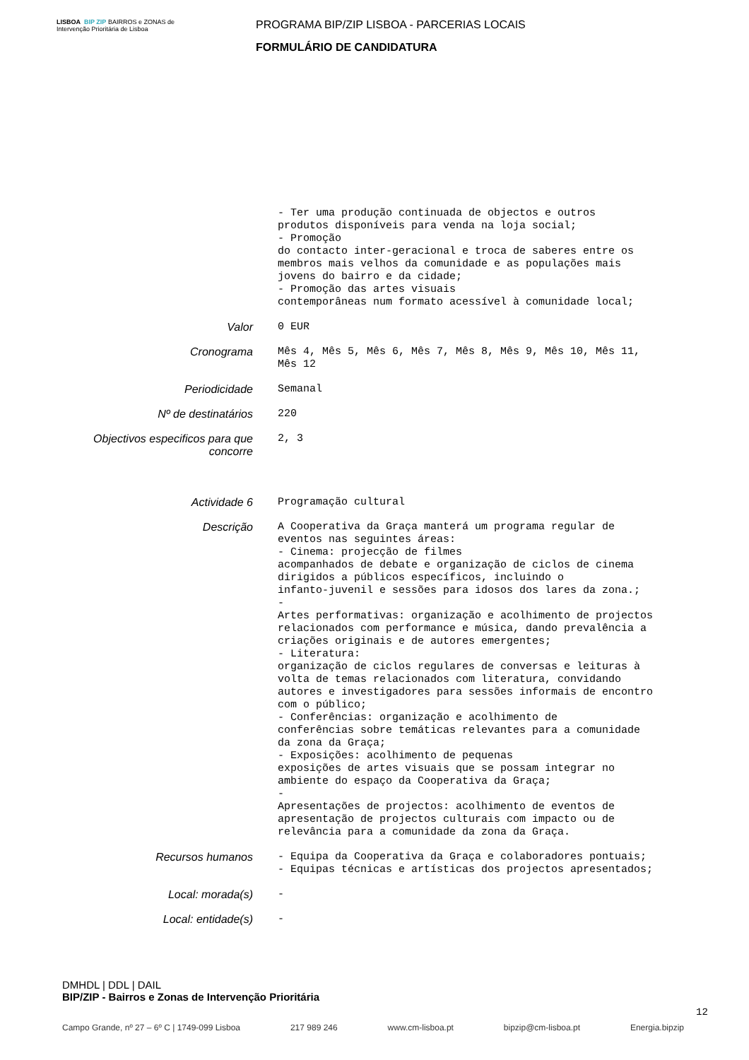LISBOA BIP ZIP BAIRROS e ZONAS de Intervenção Prioritária de Lisboa
PROGRAMA BIP/ZIP LISBOA - PARCERIAS LOCAIS
FORMULÁRIO DE CANDIDATURA
- Ter uma produção continuada de objectos e outros produtos disponíveis para venda na loja social; - Promoção do contacto inter-geracional e troca de saberes entre os membros mais velhos da comunidade e as populações mais jovens do bairro e da cidade; - Promoção das artes visuais contemporâneas num formato acessível à comunidade local;
Valor
0 EUR
Cronograma
Mês 4, Mês 5, Mês 6, Mês 7, Mês 8, Mês 9, Mês 10, Mês 11, Mês 12
Periodicidade
Semanal
Nº de destinatários
220
Objectivos especificos para que concorre
2, 3
Actividade 6
Programação cultural
Descrição
A Cooperativa da Graça manterá um programa regular de eventos nas seguintes áreas: - Cinema: projecção de filmes acompanhados de debate e organização de ciclos de cinema dirigidos a públicos específicos, incluindo o infanto-juvenil e sessões para idosos dos lares da zona.; - Artes performativas: organização e acolhimento de projectos relacionados com performance e música, dando prevalência a criações originais e de autores emergentes; - Literatura: organização de ciclos regulares de conversas e leituras à volta de temas relacionados com literatura, convidando autores e investigadores para sessões informais de encontro com o público; - Conferências: organização e acolhimento de conferências sobre temáticas relevantes para a comunidade da zona da Graça; - Exposições: acolhimento de pequenas exposições de artes visuais que se possam integrar no ambiente do espaço da Cooperativa da Graça; - Apresentações de projectos: acolhimento de eventos de apresentação de projectos culturais com impacto ou de relevância para a comunidade da zona da Graça.
Recursos humanos
- Equipa da Cooperativa da Graça e colaboradores pontuais; - Equipas técnicas e artísticas dos projectos apresentados;
Local: morada(s)
-
Local: entidade(s)
-
DMHDL | DDL | DAIL
BIP/ZIP - Bairros e Zonas de Intervenção Prioritária
12
Campo Grande, nº 27 – 6º C | 1749-099 Lisboa 217 989 246 www.cm-lisboa.pt bipzip@cm-lisboa.pt Energia.bipzip